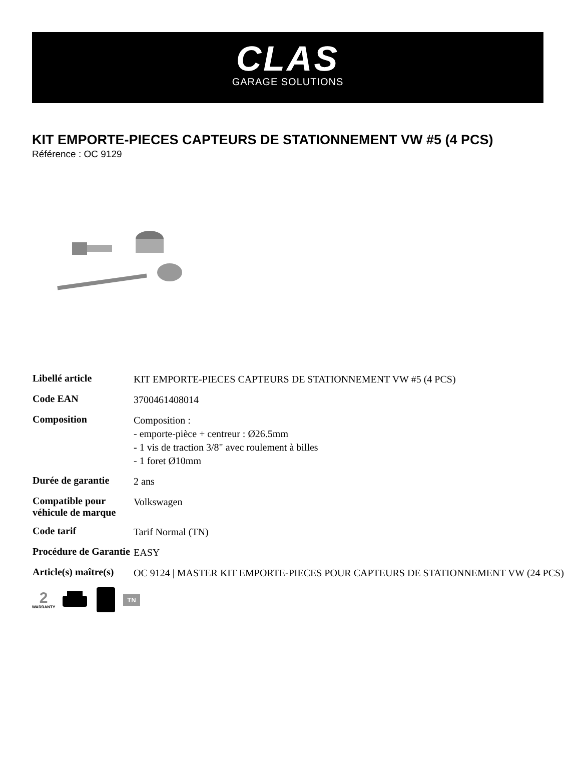CLAS
GARAGE SOLUTIONS
KIT EMPORTE-PIECES CAPTEURS DE STATIONNEMENT VW #5 (4 PCS)
Référence : OC 9129
| Libellé article | KIT EMPORTE-PIECES CAPTEURS DE STATIONNEMENT VW #5 (4 PCS) |
| Code EAN | 3700461408014 |
| Composition | Composition : - emporte-pièce + centreur : Ø26.5mm - 1 vis de traction 3/8" avec roulement à billes - 1 foret Ø10mm |
| Durée de garantie | 2 ans |
| Compatible pour véhicule de marque | Volkswagen |
| Code tarif | Tarif Normal (TN) |
| Procédure de Garantie | EASY |
| Article(s) maître(s) | OC 9124 / MASTER KIT EMPORTE-PIECES POUR CAPTEURS DE STATIONNEMENT VW (24 PCS) |
2
WARRANTY
TN